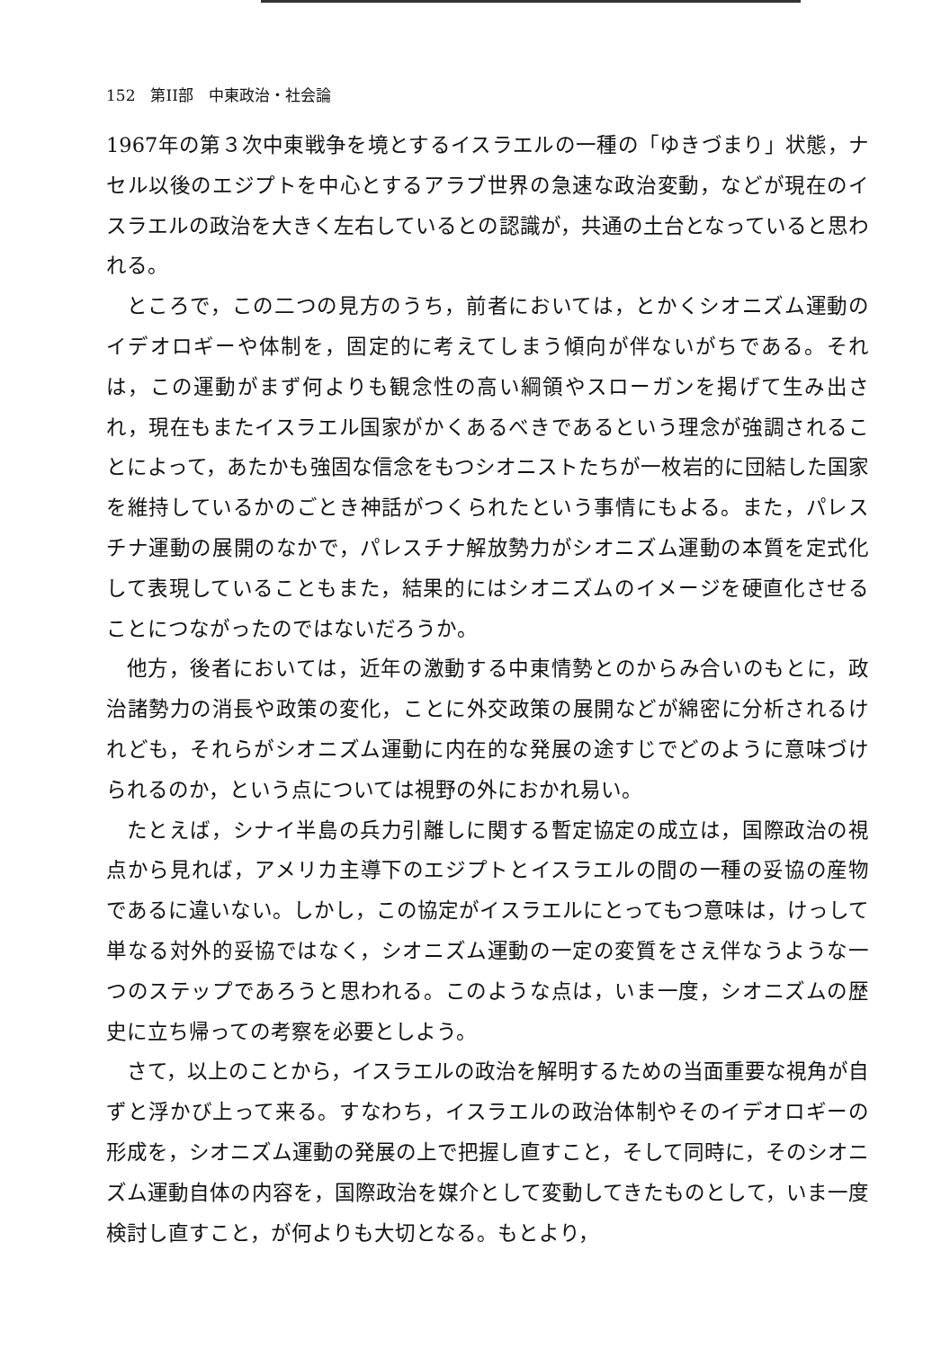152　第II部　中東政治・社会論
1967年の第３次中東戦争を境とするイスラエルの一種の「ゆきづまり」状態，ナセル以後のエジプトを中心とするアラブ世界の急速な政治変動，などが現在のイスラエルの政治を大きく左右しているとの認識が，共通の土台となっていると思われる。
ところで，この二つの見方のうち，前者においては，とかくシオニズム運動のイデオロギーや体制を，固定的に考えてしまう傾向が伴ないがちである。それは，この運動がまず何よりも観念性の高い綱領やスローガンを掲げて生み出され，現在もまたイスラエル国家がかくあるべきであるという理念が強調されることによって，あたかも強固な信念をもつシオニストたちが一枚岩的に団結した国家を維持しているかのごとき神話がつくられたという事情にもよる。また，パレスチナ運動の展開のなかで，パレスチナ解放勢力がシオニズム運動の本質を定式化して表現していることもまた，結果的にはシオニズムのイメージを硬直化させることにつながったのではないだろうか。
他方，後者においては，近年の激動する中東情勢とのからみ合いのもとに，政治諸勢力の消長や政策の変化，ことに外交政策の展開などが綿密に分析されるけれども，それらがシオニズム運動に内在的な発展の途すじでどのように意味づけられるのか，という点については視野の外におかれ易い。
たとえば，シナイ半島の兵力引離しに関する暫定協定の成立は，国際政治の視点から見れば，アメリカ主導下のエジプトとイスラエルの間の一種の妥協の産物であるに違いない。しかし，この協定がイスラエルにとってもつ意味は，けっして単なる対外的妥協ではなく，シオニズム運動の一定の変質をさえ伴なうような一つのステップであろうと思われる。このような点は，いま一度，シオニズムの歴史に立ち帰っての考察を必要としよう。
さて，以上のことから，イスラエルの政治を解明するための当面重要な視角が自ずと浮かび上って来る。すなわち，イスラエルの政治体制やそのイデオロギーの形成を，シオニズム運動の発展の上で把握し直すこと，そして同時に，そのシオニズム運動自体の内容を，国際政治を媒介として変動してきたものとして，いま一度検討し直すこと，が何よりも大切となる。もとより，